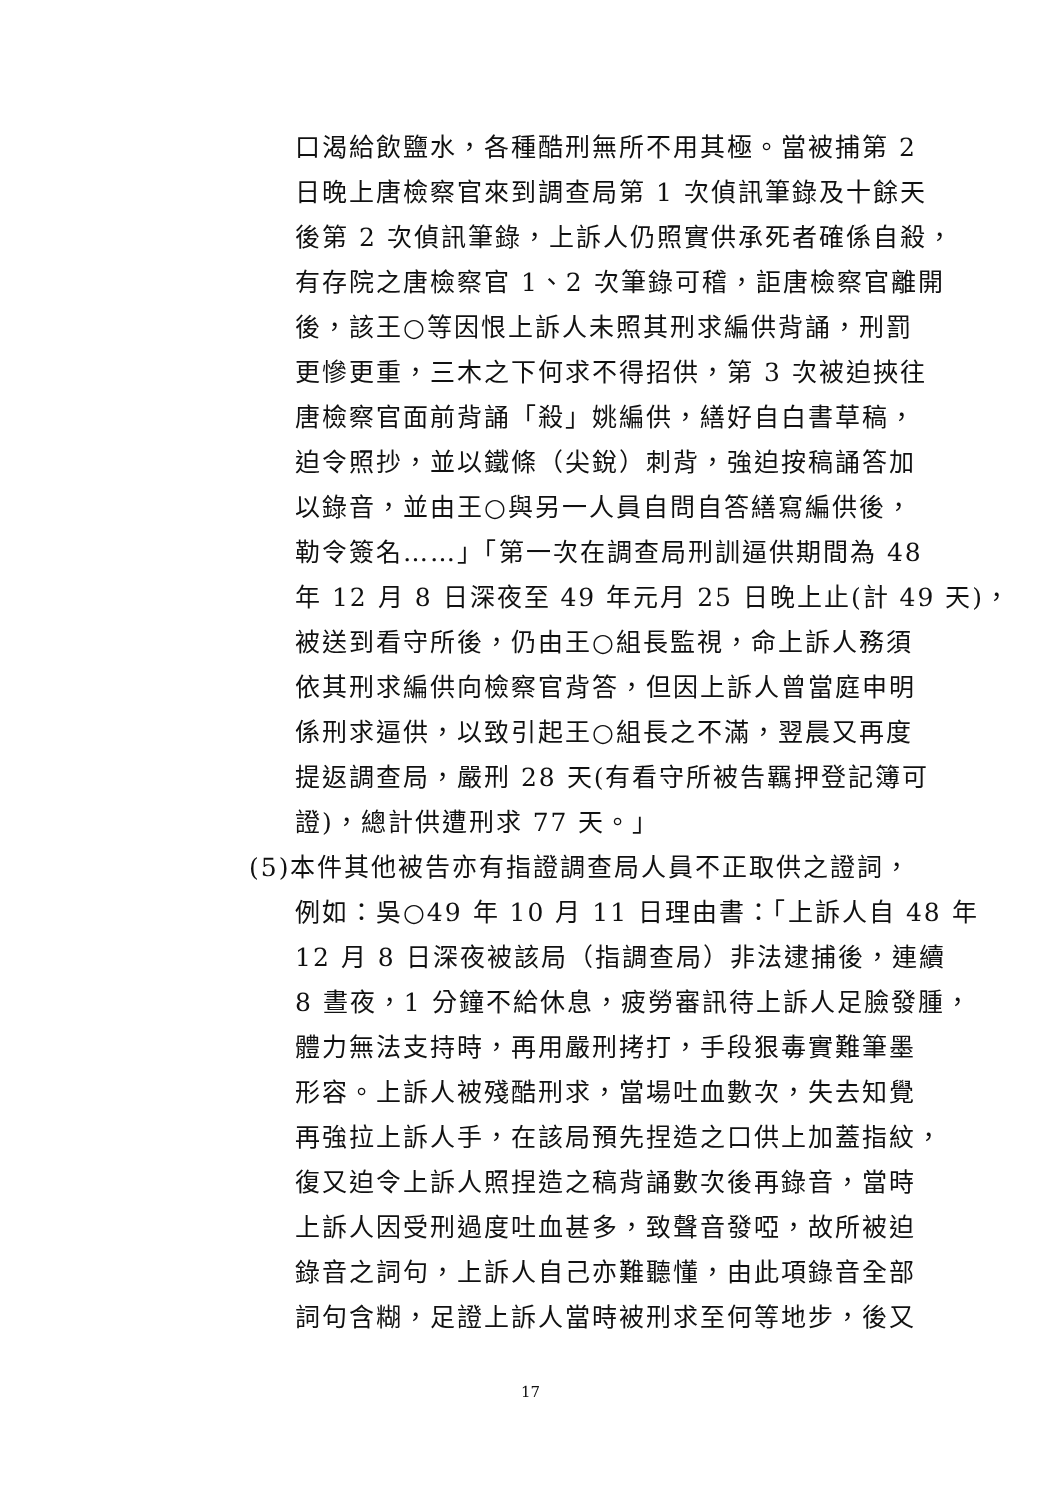口渴給飲鹽水，各種酷刑無所不用其極。當被捕第 2
日晚上唐檢察官來到調查局第 1 次偵訊筆錄及十餘天
後第 2 次偵訊筆錄，上訴人仍照實供承死者確係自殺，
有存院之唐檢察官 1、2 次筆錄可稽，詎唐檢察官離開
後，該王○等因恨上訴人未照其刑求編供背誦，刑罰
更慘更重，三木之下何求不得招供，第 3 次被迫挾往
唐檢察官面前背誦「殺」姚編供，繕好自白書草稿，
迫令照抄，並以鐵條（尖銳）刺背，強迫按稿誦答加
以錄音，並由王○與另一人員自問自答繕寫編供後，
勒令簽名……」「第一次在調查局刑訓逼供期間為 48
年 12 月 8 日深夜至 49 年元月 25 日晚上止(計 49 天)，
被送到看守所後，仍由王○組長監視，命上訴人務須
依其刑求編供向檢察官背答，但因上訴人曾當庭申明
係刑求逼供，以致引起王○組長之不滿，翌晨又再度
提返調查局，嚴刑 28 天(有看守所被告羈押登記簿可
證)，總計供遭刑求 77 天。」
(5)本件其他被告亦有指證調查局人員不正取供之證詞，
例如：吳○49 年 10 月 11 日理由書：「上訴人自 48 年
12 月 8 日深夜被該局（指調查局）非法逮捕後，連續
8 晝夜，1 分鐘不給休息，疲勞審訊待上訴人足臉發腫，
體力無法支持時，再用嚴刑拷打，手段狠毒實難筆墨
形容。上訴人被殘酷刑求，當場吐血數次，失去知覺
再強拉上訴人手，在該局預先捏造之口供上加蓋指紋，
復又迫令上訴人照捏造之稿背誦數次後再錄音，當時
上訴人因受刑過度吐血甚多，致聲音發啞，故所被迫
錄音之詞句，上訴人自己亦難聽懂，由此項錄音全部
詞句含糊，足證上訴人當時被刑求至何等地步，後又
17